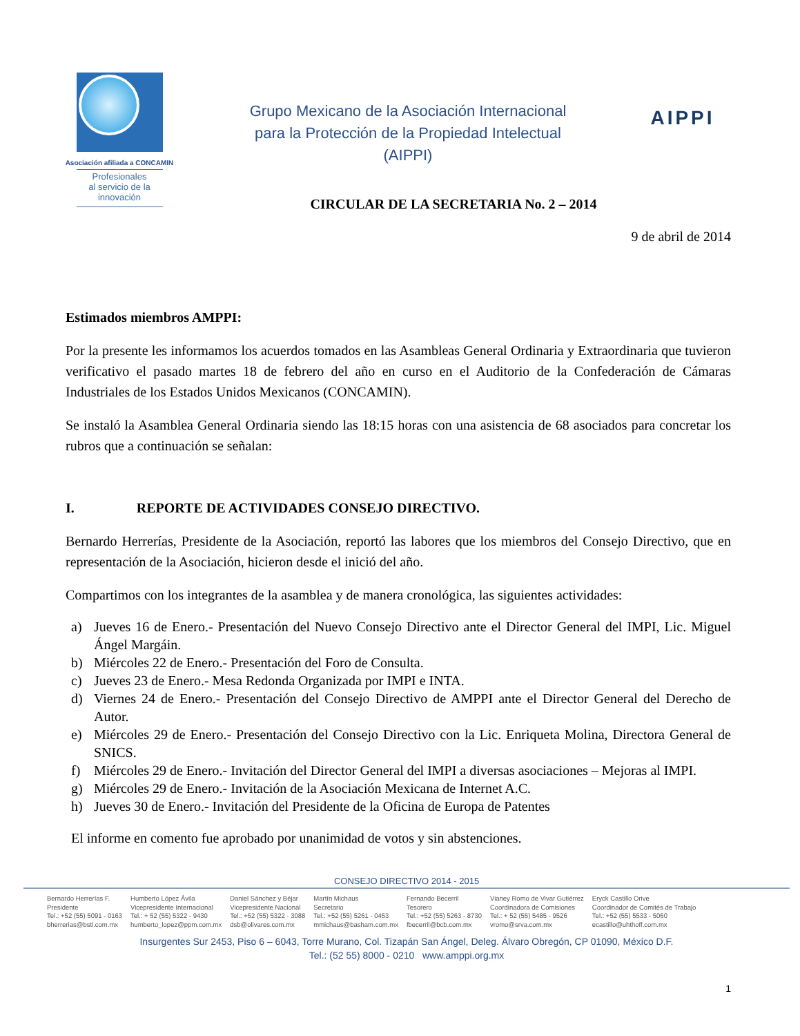Asociación afiliada a CONCAMIN
Profesionales
al servicio de la
innovación
Grupo Mexicano de la Asociación Internacional
para la Protección de la Propiedad Intelectual
(AIPPI)
AIPPI
CIRCULAR DE LA SECRETARIA No. 2 – 2014
9 de abril de 2014
Estimados miembros AMPPI:
Por la presente les informamos los acuerdos tomados en las Asambleas General Ordinaria y Extraordinaria que tuvieron verificativo el pasado martes 18 de febrero del año en curso en el Auditorio de la Confederación de Cámaras Industriales de los Estados Unidos Mexicanos (CONCAMIN).
Se instaló la Asamblea General Ordinaria siendo las 18:15 horas con una asistencia de 68 asociados para concretar los rubros que a continuación se señalan:
I. REPORTE DE ACTIVIDADES CONSEJO DIRECTIVO.
Bernardo Herrerías, Presidente de la Asociación, reportó las labores que los miembros del Consejo Directivo, que en representación de la Asociación, hicieron desde el inició del año.
Compartimos con los integrantes de la asamblea y de manera cronológica, las siguientes actividades:
a) Jueves 16 de Enero.- Presentación del Nuevo Consejo Directivo ante el Director General del IMPI, Lic. Miguel Ángel Margáin.
b) Miércoles 22 de Enero.- Presentación del Foro de Consulta.
c) Jueves 23 de Enero.- Mesa Redonda Organizada por IMPI e INTA.
d) Viernes 24 de Enero.- Presentación del Consejo Directivo de AMPPI ante el Director General del Derecho de Autor.
e) Miércoles 29 de Enero.- Presentación del Consejo Directivo con la Lic. Enriqueta Molina, Directora General de SNICS.
f) Miércoles 29 de Enero.- Invitación del Director General del IMPI a diversas asociaciones – Mejoras al IMPI.
g) Miércoles 29 de Enero.- Invitación de la Asociación Mexicana de Internet A.C.
h) Jueves 30 de Enero.- Invitación del Presidente de la Oficina de Europa de Patentes
El informe en comento fue aprobado por unanimidad de votos y sin abstenciones.
CONSEJO DIRECTIVO 2014 - 2015
Bernardo Herrerías F.
Presidente
Tel.: +52 (55) 5091 - 0163
bherrerias@bstl.com.mx
Humberto López Ávila
Vicepresidente Internacional
Tel.: + 52 (55) 5322 - 9430
humberto_lopez@ppm.com.mx
Daniel Sánchez y Béjar
Vicepresidente Nacional
Tel.: +52 (55) 5322 - 3088
dsb@olivares.com.mx
Martín Michaus
Secretario
Tel.: +52 (55) 5261 - 0453
mmichaus@basham.com.mx
Fernando Becerril
Tesorero
Tel.: +52 (55) 5263 - 8730
fbecerril@bcb.com.mx
Vianey Romo de Vivar Gutiérrez
Coordinadora de Comisiones
Tel.: + 52 (55) 5485 - 9526
vromo@srva.com.mx
Eryck Castillo Orive
Coordinador de Comités de Trabajo
Tel.: +52 (55) 5533 - 5060
ecastillo@uhthoff.com.mx
Insurgentes Sur 2453, Piso 6 – 6043, Torre Murano, Col. Tizapán San Ángel, Deleg. Álvaro Obregón, CP 01090, México D.F.
Tel.: (52 55) 8000 - 0210 www.amppi.org.mx
1